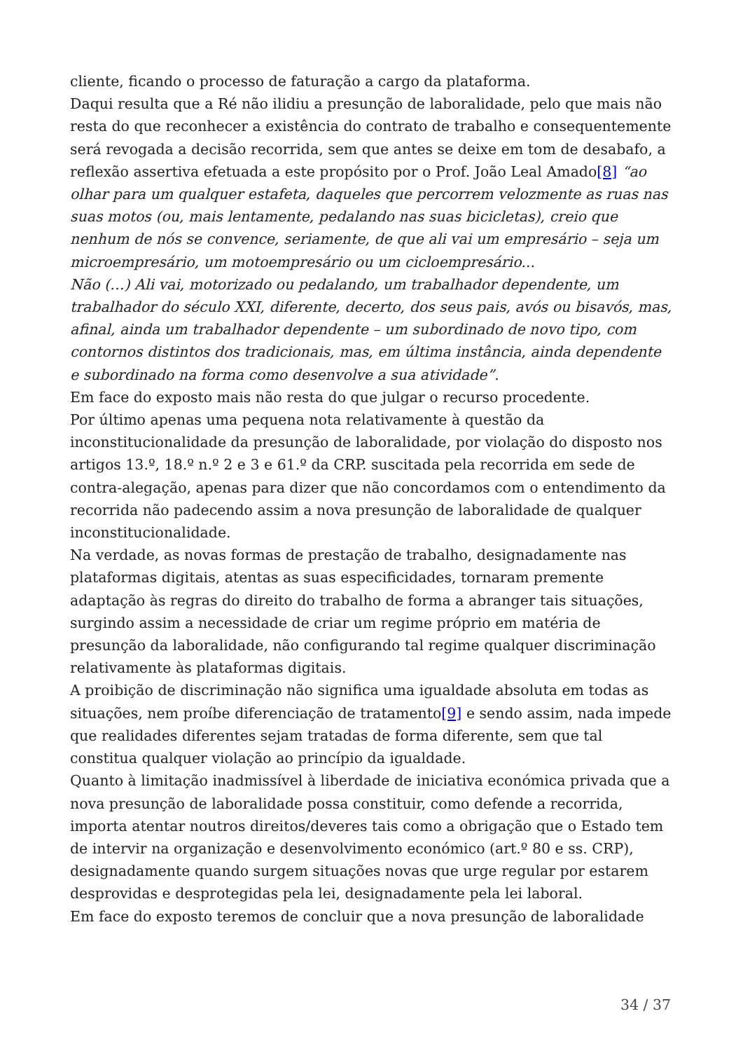cliente, ficando o processo de faturação a cargo da plataforma.
Daqui resulta que a Ré não ilidiu a presunção de laboralidade, pelo que mais não resta do que reconhecer a existência do contrato de trabalho e consequentemente será revogada a decisão recorrida, sem que antes se deixe em tom de desabafo, a reflexão assertiva efetuada a este propósito por o Prof. João Leal Amado[8] “ao olhar para um qualquer estafeta, daqueles que percorrem velozmente as ruas nas suas motos (ou, mais lentamente, pedalando nas suas bicicletas), creio que nenhum de nós se convence, seriamente, de que ali vai um empresário – seja um microempresário, um motoempresário ou um cicloempresário...
Não (…) Ali vai, motorizado ou pedalando, um trabalhador dependente, um trabalhador do século XXI, diferente, decerto, dos seus pais, avós ou bisavós, mas, afinal, ainda um trabalhador dependente – um subordinado de novo tipo, com contornos distintos dos tradicionais, mas, em última instância, ainda dependente e subordinado na forma como desenvolve a sua atividade”.
Em face do exposto mais não resta do que julgar o recurso procedente.
Por último apenas uma pequena nota relativamente à questão da inconstitucionalidade da presunção de laboralidade, por violação do disposto nos artigos 13.º, 18.º n.º 2 e 3 e 61.º da CRP. suscitada pela recorrida em sede de contra-alegação, apenas para dizer que não concordamos com o entendimento da recorrida não padecendo assim a nova presunção de laboralidade de qualquer inconstitucionalidade.
Na verdade, as novas formas de prestação de trabalho, designadamente nas plataformas digitais, atentas as suas especificidades, tornaram premente adaptação às regras do direito do trabalho de forma a abranger tais situações, surgindo assim a necessidade de criar um regime próprio em matéria de presunção da laboralidade, não configurando tal regime qualquer discriminação relativamente às plataformas digitais.
A proibição de discriminação não significa uma igualdade absoluta em todas as situações, nem proíbe diferenciação de tratamento[9] e sendo assim, nada impede que realidades diferentes sejam tratadas de forma diferente, sem que tal constitua qualquer violação ao princípio da igualdade.
Quanto à limitação inadmissível à liberdade de iniciativa económica privada que a nova presunção de laboralidade possa constituir, como defende a recorrida, importa atentar noutros direitos/deveres tais como a obrigação que o Estado tem de intervir na organização e desenvolvimento económico (art.º 80 e ss. CRP), designadamente quando surgem situações novas que urge regular por estarem desprovidas e desprotegidas pela lei, designadamente pela lei laboral.
Em face do exposto teremos de concluir que a nova presunção de laboralidade
34 / 37